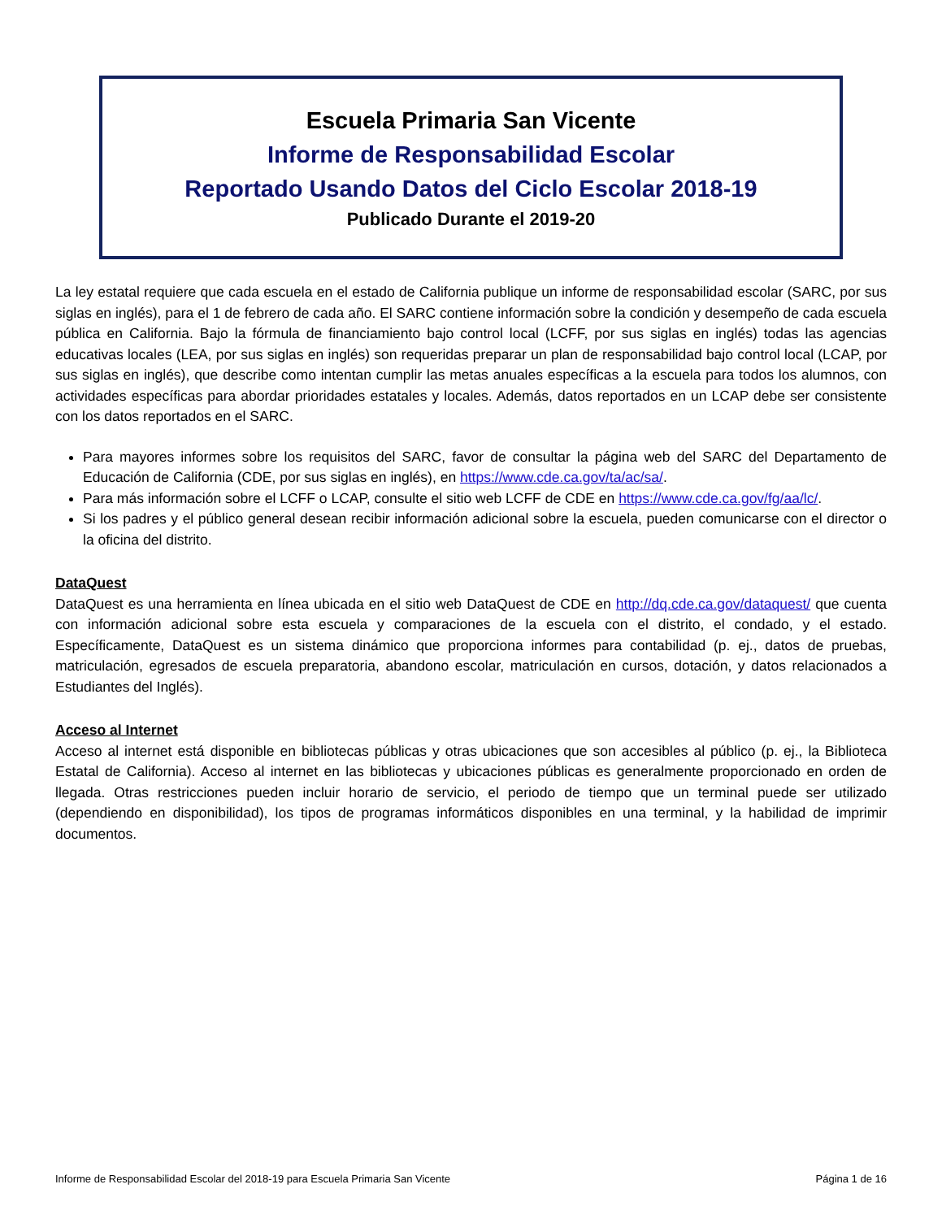Escuela Primaria San Vicente
Informe de Responsabilidad Escolar
Reportado Usando Datos del Ciclo Escolar 2018-19
Publicado Durante el 2019-20
La ley estatal requiere que cada escuela en el estado de California publique un informe de responsabilidad escolar (SARC, por sus siglas en inglés), para el 1 de febrero de cada año. El SARC contiene información sobre la condición y desempeño de cada escuela pública en California. Bajo la fórmula de financiamiento bajo control local (LCFF, por sus siglas en inglés) todas las agencias educativas locales (LEA, por sus siglas en inglés) son requeridas preparar un plan de responsabilidad bajo control local (LCAP, por sus siglas en inglés), que describe como intentan cumplir las metas anuales específicas a la escuela para todos los alumnos, con actividades específicas para abordar prioridades estatales y locales. Además, datos reportados en un LCAP debe ser consistente con los datos reportados en el SARC.
Para mayores informes sobre los requisitos del SARC, favor de consultar la página web del SARC del Departamento de Educación de California (CDE, por sus siglas en inglés), en https://www.cde.ca.gov/ta/ac/sa/.
Para más información sobre el LCFF o LCAP, consulte el sitio web LCFF de CDE en https://www.cde.ca.gov/fg/aa/lc/.
Si los padres y el público general desean recibir información adicional sobre la escuela, pueden comunicarse con el director o la oficina del distrito.
DataQuest
DataQuest es una herramienta en línea ubicada en el sitio web DataQuest de CDE en http://dq.cde.ca.gov/dataquest/ que cuenta con información adicional sobre esta escuela y comparaciones de la escuela con el distrito, el condado, y el estado. Específicamente, DataQuest es un sistema dinámico que proporciona informes para contabilidad (p. ej., datos de pruebas, matriculación, egresados de escuela preparatoria, abandono escolar, matriculación en cursos, dotación, y datos relacionados a Estudiantes del Inglés).
Acceso al Internet
Acceso al internet está disponible en bibliotecas públicas y otras ubicaciones que son accesibles al público (p. ej., la Biblioteca Estatal de California). Acceso al internet en las bibliotecas y ubicaciones públicas es generalmente proporcionado en orden de llegada. Otras restricciones pueden incluir horario de servicio, el periodo de tiempo que un terminal puede ser utilizado (dependiendo en disponibilidad), los tipos de programas informáticos disponibles en una terminal, y la habilidad de imprimir documentos.
Informe de Responsabilidad Escolar del 2018-19 para Escuela Primaria San Vicente Página 1 de 16